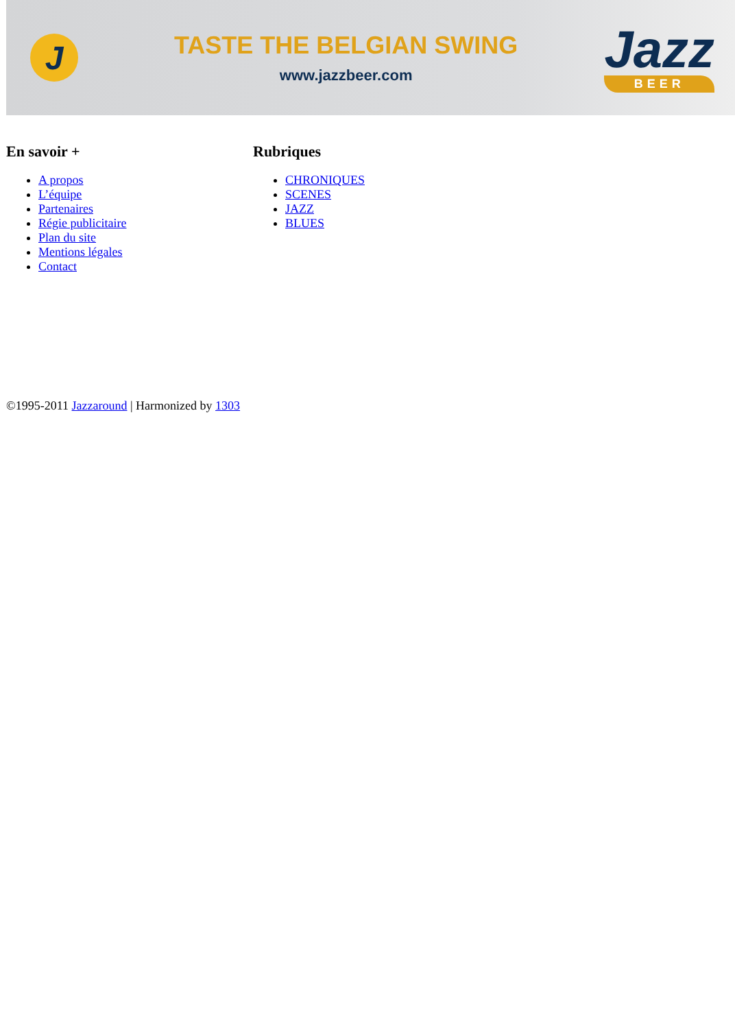J
TASTE THE BELGIAN SWING
www.jazzbeer.com
Jazz
BEER
En savoir +
A propos
L’équipe
Partenaires
Régie publicitaire
Plan du site
Mentions légales
Contact
Rubriques
CHRONIQUES
SCENES
JAZZ
BLUES
©1995-2011 Jazzaround | Harmonized by 1303